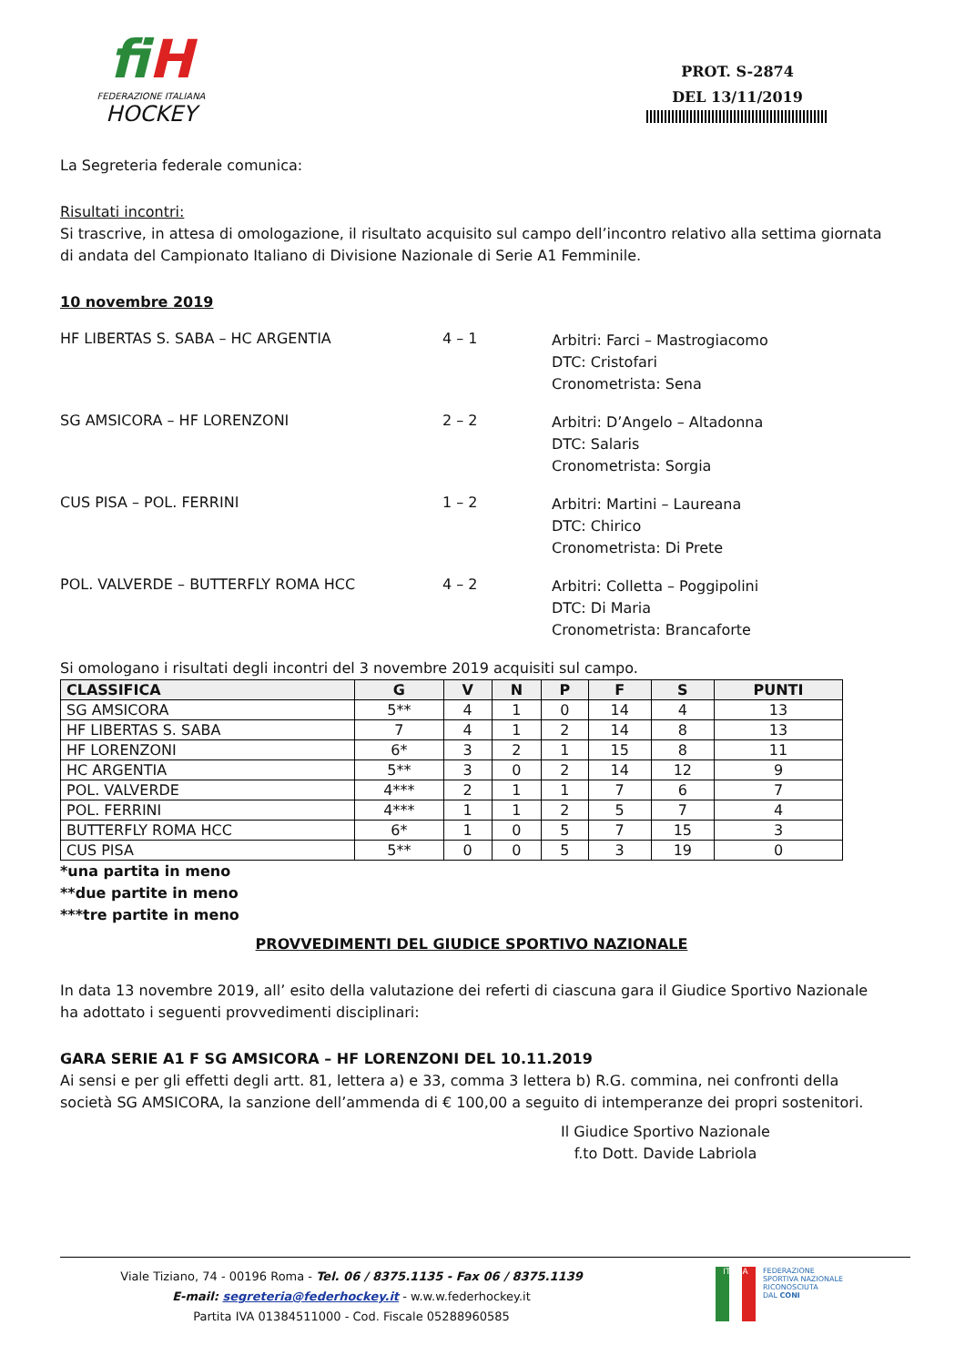fiH
FEDERAZIONE ITALIANA
HOCKEY
PROT. S-2874
DEL 13/11/2019
La Segreteria federale comunica:
Risultati incontri:
Si trascrive, in attesa di omologazione, il risultato acquisito sul campo dell’incontro relativo alla settima giornata di andata del Campionato Italiano di Divisione Nazionale di Serie A1 Femminile.
10 novembre 2019
HF LIBERTAS S. SABA – HC ARGENTIA 4 – 1
Arbitri: Farci – Mastrogiacomo
DTC: Cristofari
Cronometrista: Sena
SG AMSICORA – HF LORENZONI 2 – 2
Arbitri: D’Angelo – Altadonna
DTC: Salaris
Cronometrista: Sorgia
CUS PISA – POL. FERRINI 1 – 2
Arbitri: Martini – Laureana
DTC: Chirico
Cronometrista: Di Prete
POL. VALVERDE – BUTTERFLY ROMA HCC 4 – 2
Arbitri: Colletta – Poggipolini
DTC: Di Maria
Cronometrista: Brancaforte
Si omologano i risultati degli incontri del 3 novembre 2019 acquisiti sul campo.
| CLASSIFICA | G | V | N | P | F | S | PUNTI |
| --- | --- | --- | --- | --- | --- | --- | --- |
| SG AMSICORA | 5** | 4 | 1 | 0 | 14 | 4 | 13 |
| HF LIBERTAS S. SABA | 7 | 4 | 1 | 2 | 14 | 8 | 13 |
| HF LORENZONI | 6* | 3 | 2 | 1 | 15 | 8 | 11 |
| HC ARGENTIA | 5** | 3 | 0 | 2 | 14 | 12 | 9 |
| POL. VALVERDE | 4*** | 2 | 1 | 1 | 7 | 6 | 7 |
| POL. FERRINI | 4*** | 1 | 1 | 2 | 5 | 7 | 4 |
| BUTTERFLY ROMA HCC | 6* | 1 | 0 | 5 | 7 | 15 | 3 |
| CUS PISA | 5** | 0 | 0 | 5 | 3 | 19 | 0 |
*una partita in meno
**due partite in meno
***tre partite in meno
PROVVEDIMENTI DEL GIUDICE SPORTIVO NAZIONALE
In data 13 novembre 2019, all’ esito della valutazione dei referti di ciascuna gara il Giudice Sportivo Nazionale ha adottato i seguenti provvedimenti disciplinari:
GARA SERIE A1 F SG AMSICORA – HF LORENZONI DEL 10.11.2019
Ai sensi e per gli effetti degli artt. 81, lettera a) e 33, comma 3 lettera b) R.G. commina, nei confronti della società SG AMSICORA, la sanzione dell’ammenda di € 100,00 a seguito di intemperanze dei propri sostenitori.
Il Giudice Sportivo Nazionale
f.to Dott. Davide Labriola
Viale Tiziano, 74 - 00196 Roma - Tel. 06 / 8375.1135 - Fax 06 / 8375.1139
E-mail: segreteria@federhockey.it - w.w.w.federhockey.it
Partita IVA 01384511000 - Cod. Fiscale 05288960585
ITALIA
FEDERAZIONE
SPORTIVA NAZIONALE
RICONOSCIUTA
DAL CONI